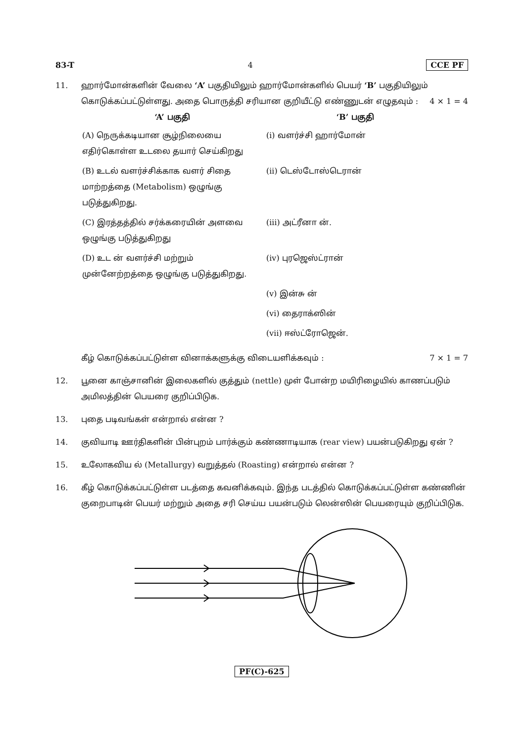83-T 4 CCE PF
11. ஹார்மோன்களின் வேலை ‘A’ பகுதியிலும் ஹார்மோன்களில் பெயர் ‘B’ பகுதியிலும் கொடுக்கப்பட்டுள்ளது. அதை பொருத்தி சரியான குறியீட்டு எண்ணுடன் எழுதவும் : 4 × 1 = 4
| ‘A’ பகுதி | ‘B’ பகுதி |
| --- | --- |
| (A) நெருக்கடியான சூழ்நிலையை எதிர்கொள்ள உடலை தயார் செய்கிறது | (i) வளர்ச்சி ஹார்மோன் |
| (B) உடல் வளர்ச்சிக்காக வளர் சிதை மாற்றத்தை (Metabolism) ஒழுங்கு படுத்துகிறது. | (ii) டெஸ்டோஸ்டெரான் |
| (C) இரத்தத்தில் சர்க்கரையின் அளவை ஒழுங்கு படுத்துகிறது | (iii) அட்ரீனா ன். |
| (D) உட ன் வளர்ச்சி மற்றும் முன்னேற்றத்தை ஒழுங்கு படுத்துகிறது. | (iv) புரஜெஸ்ட்ரான் |
| | (v) இன்சு ன் |
| | (vi) தைராக்ஸின் |
| | (vii) ஈஸ்ட்ரோஜென். |
கீழ் கொடுக்கப்பட்டுள்ள வினாக்களுக்கு விடையளிக்கவும் : 7 × 1 = 7
12. பூனை காஞ்சானின் இலைகளில் குத்தும் (nettle) முள் போன்ற மயிரிழையில் காணப்படும் அமிலத்தின் பெயரை குறிப்பிடுக.
13. புதை படிவங்கள் என்றால் என்ன ?
14. குவியாடி ஊர்திகளின் பின்புறம் பார்க்கும் கண்ணாடியாக (rear view) பயன்படுகிறது ஏன் ?
15. உலோகவிய ல் (Metallurgy) வறுத்தல் (Roasting) என்றால் என்ன ?
16. கீழ் கொடுக்கப்பட்டுள்ள படத்தை கவனிக்கவும். இந்த படத்தில் கொடுக்கப்பட்டுள்ள கண்ணின் குறைபாடின் பெயர் மற்றும் அதை சரி செய்ய பயன்படும் லென்ஸின் பெயரையும் குறிப்பிடுக.
PF(C)-625